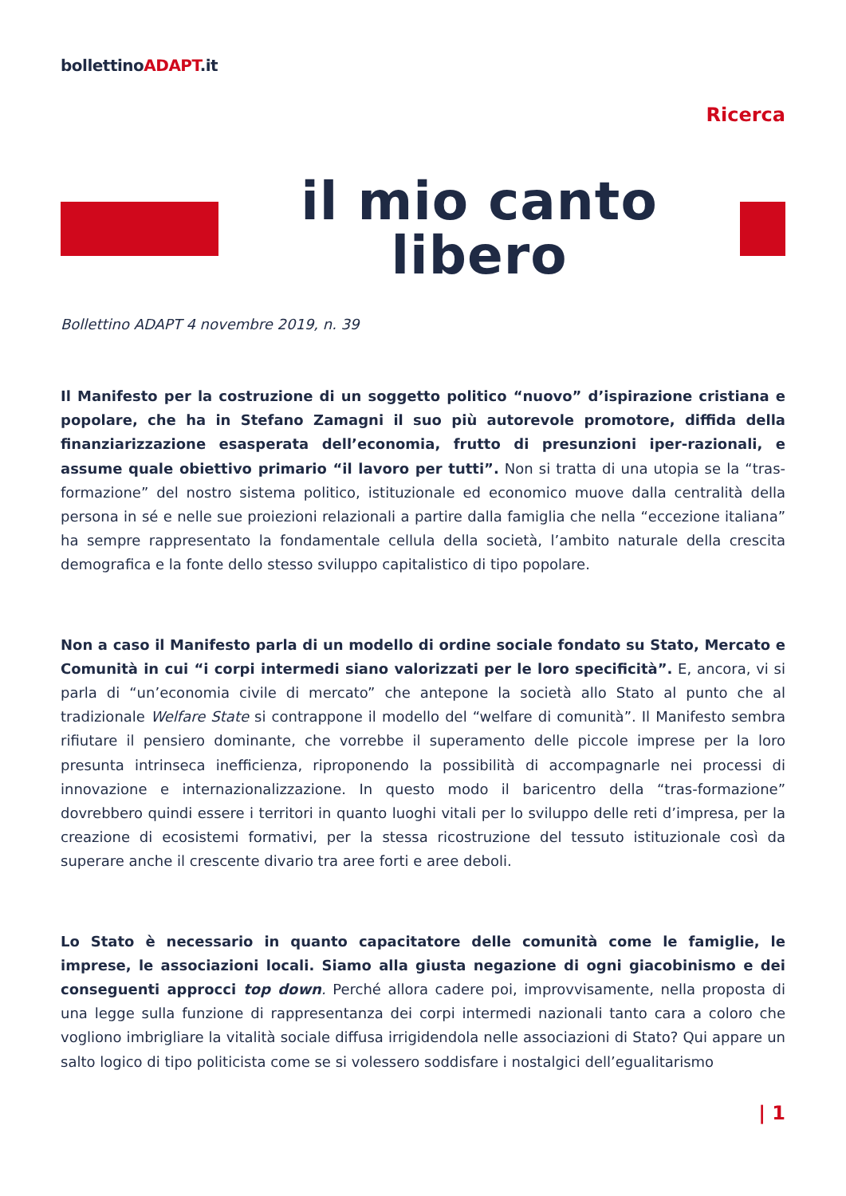bollettinoADAPT.it
Ricerca
il mio canto libero
Bollettino ADAPT 4 novembre 2019, n. 39
Il Manifesto per la costruzione di un soggetto politico “nuovo” d’ispirazione cristiana e popolare, che ha in Stefano Zamagni il suo più autorevole promotore, diffida della finanziarizzazione esasperata dell’economia, frutto di presunzioni iper-razionali, e assume quale obiettivo primario “il lavoro per tutti”. Non si tratta di una utopia se la “tras-formazione” del nostro sistema politico, istituzionale ed economico muove dalla centralità della persona in sé e nelle sue proiezioni relazionali a partire dalla famiglia che nella “eccezione italiana” ha sempre rappresentato la fondamentale cellula della società, l’ambito naturale della crescita demografica e la fonte dello stesso sviluppo capitalistico di tipo popolare.
Non a caso il Manifesto parla di un modello di ordine sociale fondato su Stato, Mercato e Comunità in cui “i corpi intermedi siano valorizzati per le loro specificità”. E, ancora, vi si parla di “un’economia civile di mercato” che antepone la società allo Stato al punto che al tradizionale Welfare State si contrappone il modello del “welfare di comunità”. Il Manifesto sembra rifiutare il pensiero dominante, che vorrebbe il superamento delle piccole imprese per la loro presunta intrinseca inefficienza, riproponendo la possibilità di accompagnarle nei processi di innovazione e internazionalizzazione. In questo modo il baricentro della “tras-formazione” dovrebbero quindi essere i territori in quanto luoghi vitali per lo sviluppo delle reti d’impresa, per la creazione di ecosistemi formativi, per la stessa ricostruzione del tessuto istituzionale così da superare anche il crescente divario tra aree forti e aree deboli.
Lo Stato è necessario in quanto capacitatore delle comunità come le famiglie, le imprese, le associazioni locali. Siamo alla giusta negazione di ogni giacobinismo e dei conseguenti approcci top down. Perché allora cadere poi, improvvisamente, nella proposta di una legge sulla funzione di rappresentanza dei corpi intermedi nazionali tanto cara a coloro che vogliono imbrigliare la vitalità sociale diffusa irrigidendola nelle associazioni di Stato? Qui appare un salto logico di tipo politicista come se si volessero soddisfare i nostalgici dell’egualitarismo
| 1